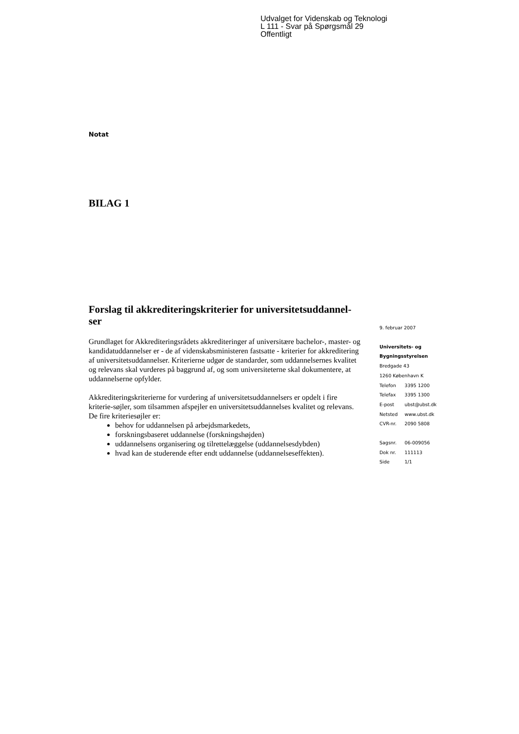Udvalget for Videnskab og Teknologi
L 111 - Svar på Spørgsmål 29
Offentligt
Notat
BILAG 1
Forslag til akkrediteringskriterier for universitetsuddannel-ser
Grundlaget for Akkrediteringsrådets akkrediteringer af universitære bachelor-, master- og kandidatuddannelser er - de af videnskabsministeren fastsatte - kriterier for akkreditering af universitetsuddannelser. Kriterierne udgør de standarder, som uddannelsernes kvalitet og relevans skal vurderes på baggrund af, og som universiteterne skal dokumentere, at uddannelserne opfylder.
Akkrediteringskriterierne for vurdering af universitetsuddannelsers er opdelt i fire kriterie-søjler, som tilsammen afspejler en universitetsuddannelses kvalitet og relevans. De fire kriteriesøjler er:
behov for uddannelsen på arbejdsmarkedets,
forskningsbaseret uddannelse (forskningshøjden)
uddannelsens organisering og tilrettelæggelse (uddannelsesdybden)
hvad kan de studerende efter endt uddannelse (uddannelseseffekten).
9. februar 2007
Universitets- og
Bygningsstyrelsen
Bredgade 43
1260 København K
| Telefon | 3395 1200 |
| Telefax | 3395 1300 |
| E-post | ubst@ubst.dk |
| Netsted | www.ubst.dk |
| CVR-nr. | 2090 5808 |
| Sagsnr. | 06-009056 |
| Dok nr. | 111113 |
| Side | 1/1 |